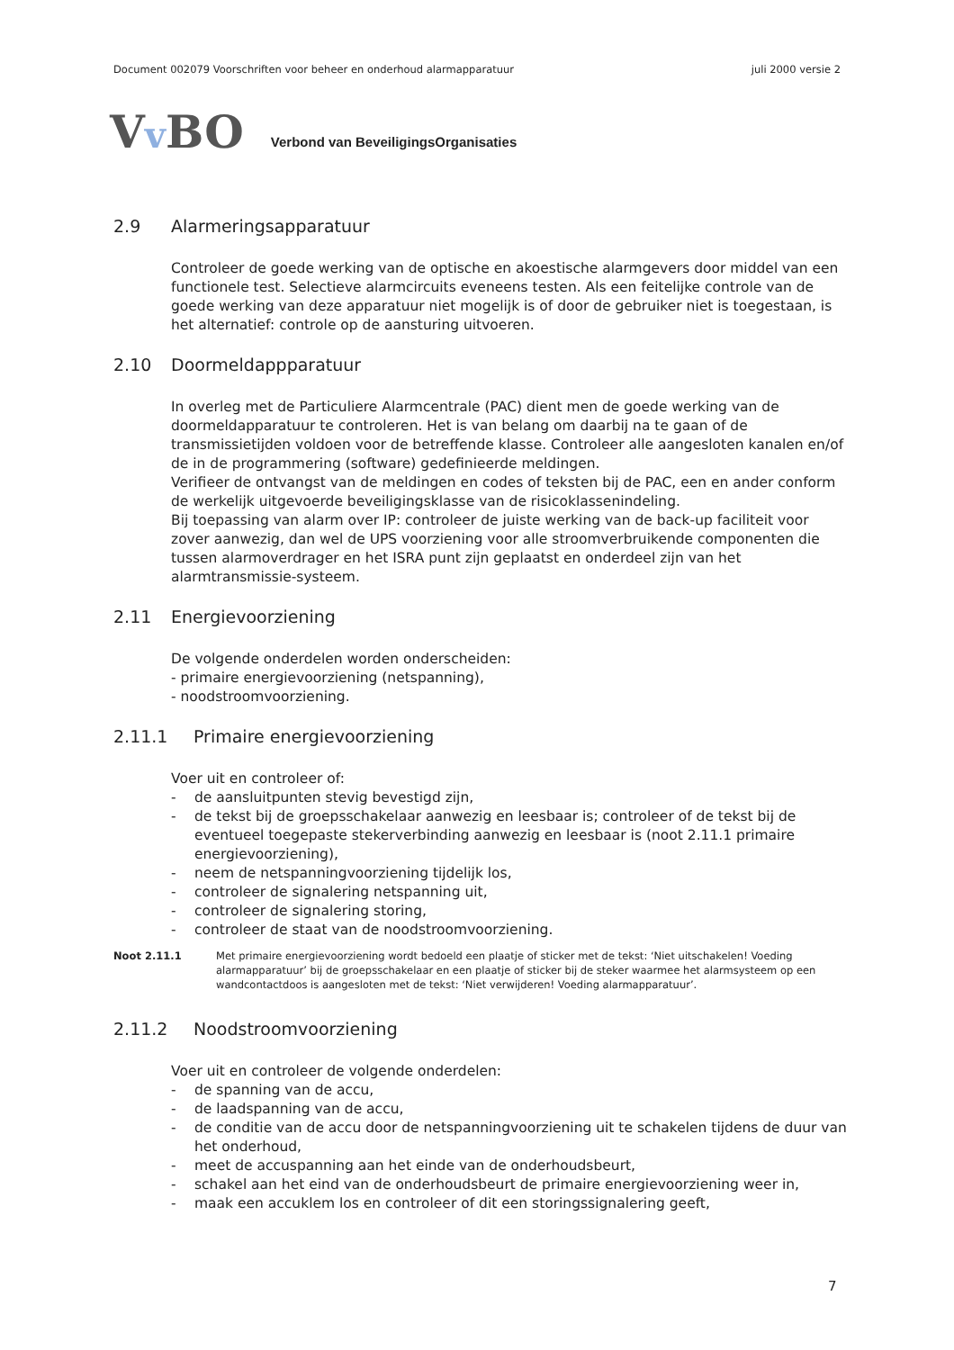Document 002079 Voorschriften voor beheer en onderhoud alarmapparatuur juli 2000 versie 2
Vv BO Verbond van BeveiligingsOrganisaties
2.9 Alarmeringsapparatuur
Controleer de goede werking van de optische en akoestische alarmgevers door middel van een functionele test. Selectieve alarmcircuits eveneens testen. Als een feitelijke controle van de goede werking van deze apparatuur niet mogelijk is of door de gebruiker niet is toegestaan, is het alternatief: controle op de aansturing uitvoeren.
2.10 Doormeldappparatuur
In overleg met de Particuliere Alarmcentrale (PAC) dient men de goede werking van de doormeldapparatuur te controleren. Het is van belang om daarbij na te gaan of de transmissietijden voldoen voor de betreffende klasse. Controleer alle aangesloten kanalen en/of de in de programmering (software) gedefinieerde meldingen.
Verifieer de ontvangst van de meldingen en codes of teksten bij de PAC, een en ander conform de werkelijk uitgevoerde beveiligingsklasse van de risicoklassenindeling.
Bij toepassing van alarm over IP: controleer de juiste werking van de back-up faciliteit voor zover aanwezig, dan wel de UPS voorziening voor alle stroomverbruikende componenten die tussen alarmoverdrager en het ISRA punt zijn geplaatst en onderdeel zijn van het alarmtransmissie-systeem.
2.11 Energievoorziening
De volgende onderdelen worden onderscheiden:
- primaire energievoorziening (netspanning),
- noodstroomvoorziening.
2.11.1 Primaire energievoorziening
Voer uit en controleer of:
- de aansluitpunten stevig bevestigd zijn,
- de tekst bij de groepsschakelaar aanwezig en leesbaar is; controleer of de tekst bij de eventueel toegepaste stekerverbinding aanwezig en leesbaar is (noot 2.11.1 primaire energievoorziening),
- neem de netspanningvoorziening tijdelijk los,
- controleer de signalering netspanning uit,
- controleer de signalering storing,
- controleer de staat van de noodstroomvoorziening.
Noot 2.11.1 Met primaire energievoorziening wordt bedoeld een plaatje of sticker met de tekst: ‘Niet uitschakelen! Voeding alarmapparatuur’ bij de groepsschakelaar en een plaatje of sticker bij de steker waarmee het alarmsysteem op een wandcontactdoos is aangesloten met de tekst: ‘Niet verwijderen! Voeding alarmapparatuur’.
2.11.2 Noodstroomvoorziening
Voer uit en controleer de volgende onderdelen:
- de spanning van de accu,
- de laadspanning van de accu,
- de conditie van de accu door de netspanningvoorziening uit te schakelen tijdens de duur van het onderhoud,
- meet de accuspanning aan het einde van de onderhoudsbeurt,
- schakel aan het eind van de onderhoudsbeurt de primaire energievoorziening weer in,
- maak een accuklem los en controleer of dit een storingssignalering geeft,
7